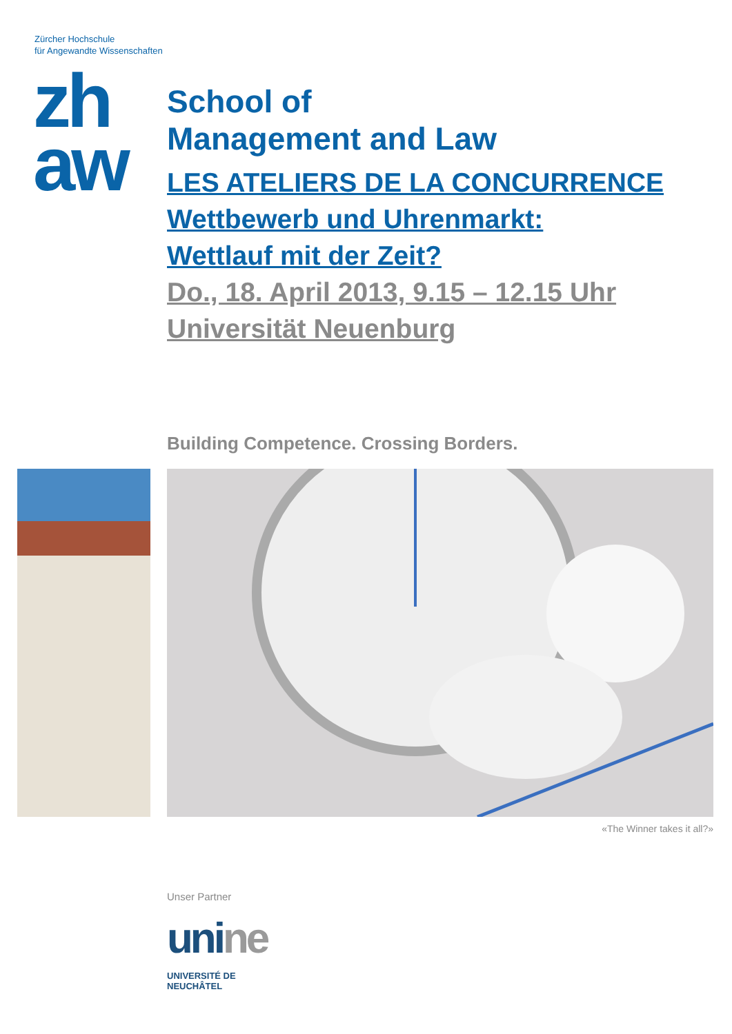Zürcher Hochschule
für Angewandte Wissenschaften
zh
aw
School of
Management and Law
LES ATELIERS DE LA CONCURRENCE
Wettbewerb und Uhrenmarkt:
Wettlauf mit der Zeit?
Do., 18. April 2013, 9.15 – 12.15 Uhr
Universität Neuenburg
Building Competence. Crossing Borders.
«The Winner takes it all?»
Unser Partner
unine
UNIVERSITÉ DE
NEUCHÂTEL